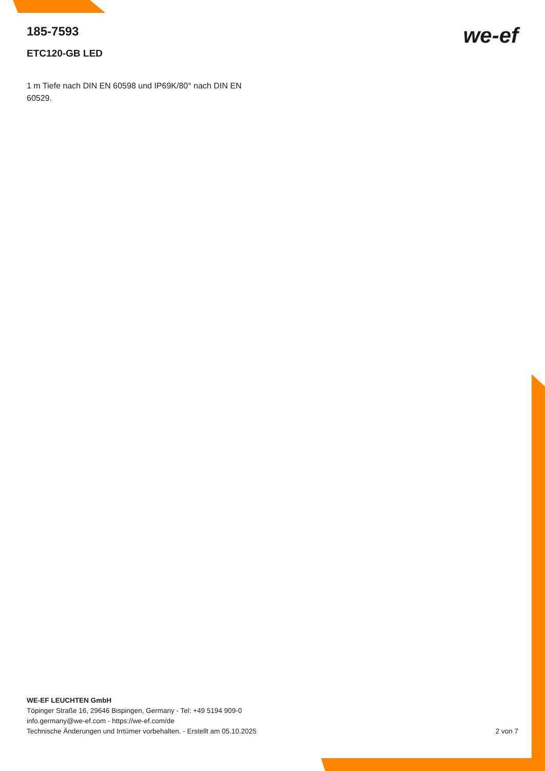185-7593
ETC120-GB LED
we-ef
1 m Tiefe nach DIN EN 60598 und IP69K/80° nach DIN EN 60529.
WE-EF LEUCHTEN GmbH
Töpinger Straße 16, 29646 Bispingen, Germany - Tel: +49 5194 909-0
info.germany@we-ef.com - https://we-ef.com/de
Technische Änderungen und Irrtümer vorbehalten. - Erstellt am 05.10.2025 2 von 7